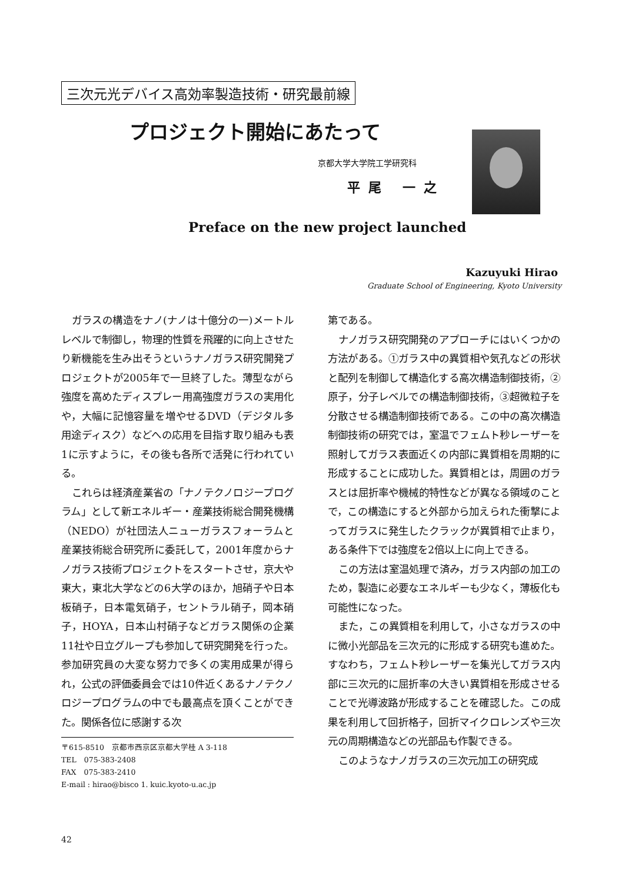三次元光デバイス高効率製造技術・研究最前線
プロジェクト開始にあたって
京都大学大学院工学研究科
平尾 一之
Preface on the new project launched
Kazuyuki Hirao
Graduate School of Engineering, Kyoto University
ガラスの構造をナノ(ナノは十億分の一)メートルレベルで制御し，物理的性質を飛躍的に向上させたり新機能を生み出そうというナノガラス研究開発プロジェクトが2005年で一旦終了した。薄型ながら強度を高めたディスプレー用高強度ガラスの実用化や，大幅に記憶容量を増やせるDVD（デジタル多用途ディスク）などへの応用を目指す取り組みも表1に示すように，その後も各所で活発に行われている。
これらは経済産業省の「ナノテクノロジープログラム」として新エネルギー・産業技術総合開発機構（NEDO）が社団法人ニューガラスフォーラムと産業技術総合研究所に委託して，2001年度からナノガラス技術プロジェクトをスタートさせ，京大や東大，東北大学などの6大学のほか，旭硝子や日本板硝子，日本電気硝子，セントラル硝子，岡本硝子，HOYA，日本山村硝子などガラス関係の企業11社や日立グループも参加して研究開発を行った。参加研究員の大変な努力で多くの実用成果が得られ，公式の評価委員会では10件近くあるナノテクノロジープログラムの中でも最高点を頂くことができた。関係各位に感謝する次
第である。
ナノガラス研究開発のアプローチにはいくつかの方法がある。①ガラス中の異質相や気孔などの形状と配列を制御して構造化する高次構造制御技術，②原子，分子レベルでの構造制御技術，③超微粒子を分散させる構造制御技術である。この中の高次構造制御技術の研究では，室温でフェムト秒レーザーを照射してガラス表面近くの内部に異質相を周期的に形成することに成功した。異質相とは，周囲のガラスとは屈折率や機械的特性などが異なる領域のことで，この構造にすると外部から加えられた衝撃によってガラスに発生したクラックが異質相で止まり，ある条件下では強度を2倍以上に向上できる。
この方法は室温処理で済み，ガラス内部の加工のため，製造に必要なエネルギーも少なく，薄板化も可能性になった。
また，この異質相を利用して，小さなガラスの中に微小光部品を三次元的に形成する研究も進めた。すなわち，フェムト秒レーザーを集光してガラス内部に三次元的に屈折率の大きい異質相を形成させることで光導波路が形成することを確認した。この成果を利用して回折格子，回折マイクロレンズや三次元の周期構造などの光部品も作製できる。
このようなナノガラスの三次元加工の研究成
〒615-8510　京都市西京区京都大学桂 A 3-118
TEL　075-383-2408
FAX　075-383-2410
E-mail : hirao@bisco 1. kuic.kyoto-u.ac.jp
42